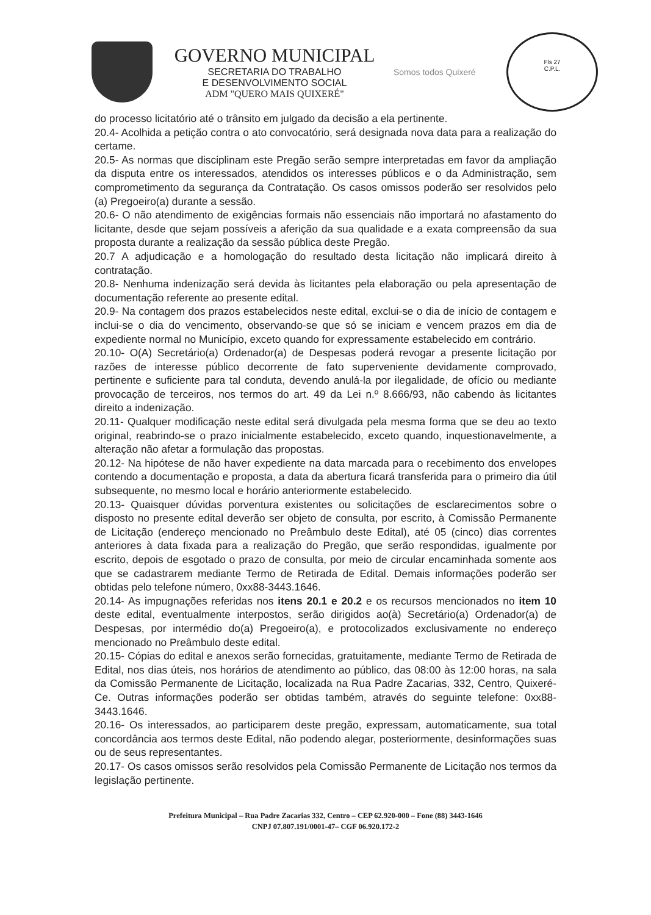GOVERNO MUNICIPAL
SECRETARIA DO TRABALHO
E DESENVOLVIMENTO SOCIAL
ADM "QUERO MAIS QUIXERÉ"
Somos todos Quixeré
Fls 27
C.P.L.
do processo licitatório até o trânsito em julgado da decisão a ela pertinente.
20.4- Acolhida a petição contra o ato convocatório, será designada nova data para a realização do certame.
20.5- As normas que disciplinam este Pregão serão sempre interpretadas em favor da ampliação da disputa entre os interessados, atendidos os interesses públicos e o da Administração, sem comprometimento da segurança da Contratação. Os casos omissos poderão ser resolvidos pelo (a) Pregoeiro(a) durante a sessão.
20.6- O não atendimento de exigências formais não essenciais não importará no afastamento do licitante, desde que sejam possíveis a aferição da sua qualidade e a exata compreensão da sua proposta durante a realização da sessão pública deste Pregão.
20.7 A adjudicação e a homologação do resultado desta licitação não implicará direito à contratação.
20.8- Nenhuma indenização será devida às licitantes pela elaboração ou pela apresentação de documentação referente ao presente edital.
20.9- Na contagem dos prazos estabelecidos neste edital, exclui-se o dia de início de contagem e inclui-se o dia do vencimento, observando-se que só se iniciam e vencem prazos em dia de expediente normal no Município, exceto quando for expressamente estabelecido em contrário.
20.10- O(A) Secretário(a) Ordenador(a) de Despesas poderá revogar a presente licitação por razões de interesse público decorrente de fato superveniente devidamente comprovado, pertinente e suficiente para tal conduta, devendo anulá-la por ilegalidade, de ofício ou mediante provocação de terceiros, nos termos do art. 49 da Lei n.º 8.666/93, não cabendo às licitantes direito a indenização.
20.11- Qualquer modificação neste edital será divulgada pela mesma forma que se deu ao texto original, reabrindo-se o prazo inicialmente estabelecido, exceto quando, inquestionavelmente, a alteração não afetar a formulação das propostas.
20.12- Na hipótese de não haver expediente na data marcada para o recebimento dos envelopes contendo a documentação e proposta, a data da abertura ficará transferida para o primeiro dia útil subsequente, no mesmo local e horário anteriormente estabelecido.
20.13- Quaisquer dúvidas porventura existentes ou solicitações de esclarecimentos sobre o disposto no presente edital deverão ser objeto de consulta, por escrito, à Comissão Permanente de Licitação (endereço mencionado no Preâmbulo deste Edital), até 05 (cinco) dias correntes anteriores à data fixada para a realização do Pregão, que serão respondidas, igualmente por escrito, depois de esgotado o prazo de consulta, por meio de circular encaminhada somente aos que se cadastrarem mediante Termo de Retirada de Edital. Demais informações poderão ser obtidas pelo telefone número, 0xx88-3443.1646.
20.14- As impugnações referidas nos itens 20.1 e 20.2 e os recursos mencionados no item 10 deste edital, eventualmente interpostos, serão dirigidos ao(à) Secretário(a) Ordenador(a) de Despesas, por intermédio do(a) Pregoeiro(a), e protocolizados exclusivamente no endereço mencionado no Preâmbulo deste edital.
20.15- Cópias do edital e anexos serão fornecidas, gratuitamente, mediante Termo de Retirada de Edital, nos dias úteis, nos horários de atendimento ao público, das 08:00 às 12:00 horas, na sala da Comissão Permanente de Licitação, localizada na Rua Padre Zacarias, 332, Centro, Quixeré-Ce. Outras informações poderão ser obtidas também, através do seguinte telefone: 0xx88-3443.1646.
20.16- Os interessados, ao participarem deste pregão, expressam, automaticamente, sua total concordância aos termos deste Edital, não podendo alegar, posteriormente, desinformações suas ou de seus representantes.
20.17- Os casos omissos serão resolvidos pela Comissão Permanente de Licitação nos termos da legislação pertinente.
Prefeitura Municipal – Rua Padre Zacarias 332, Centro – CEP 62.920-000 – Fone (88) 3443-1646
CNPJ 07.807.191/0001-47– CGF 06.920.172-2